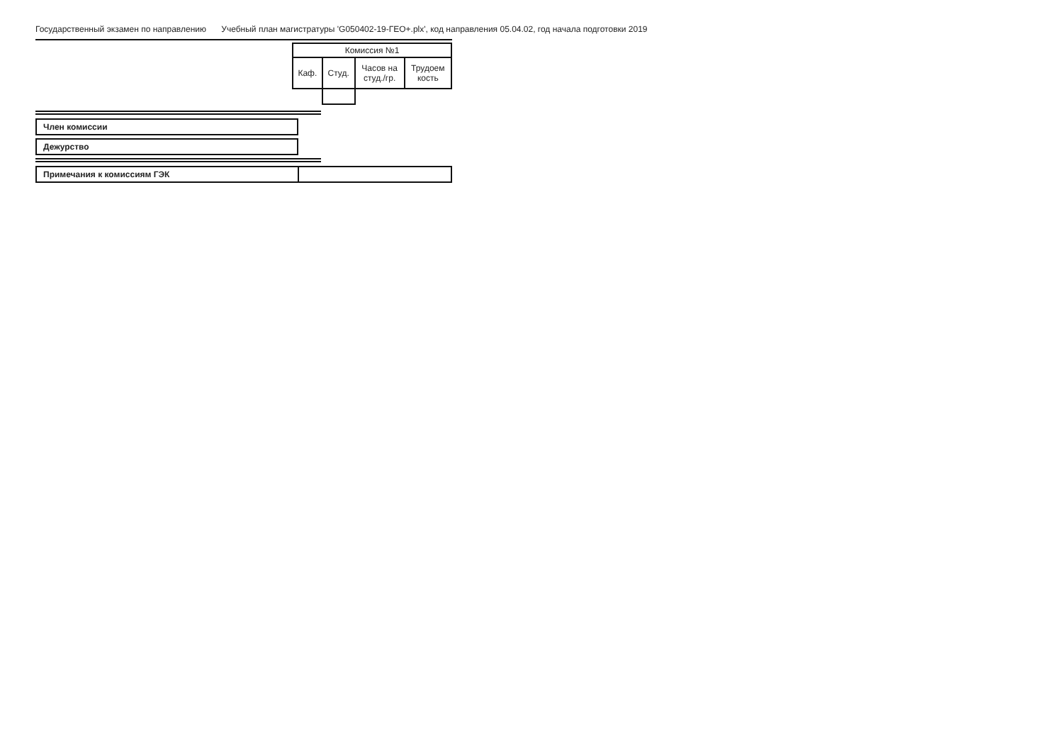Государственный экзамен по направлению Учебный план магистратуры 'G050402-19-ГЕО+.plx', код направления 05.04.02, год начала подготовки 2019
| Комиссия №1 | | | |
| Каф. | Студ. | Часов на студ./гр. | Трудоем кость |
Член комиссии
Дежурство
| Примечания к комиссиям ГЭК | |